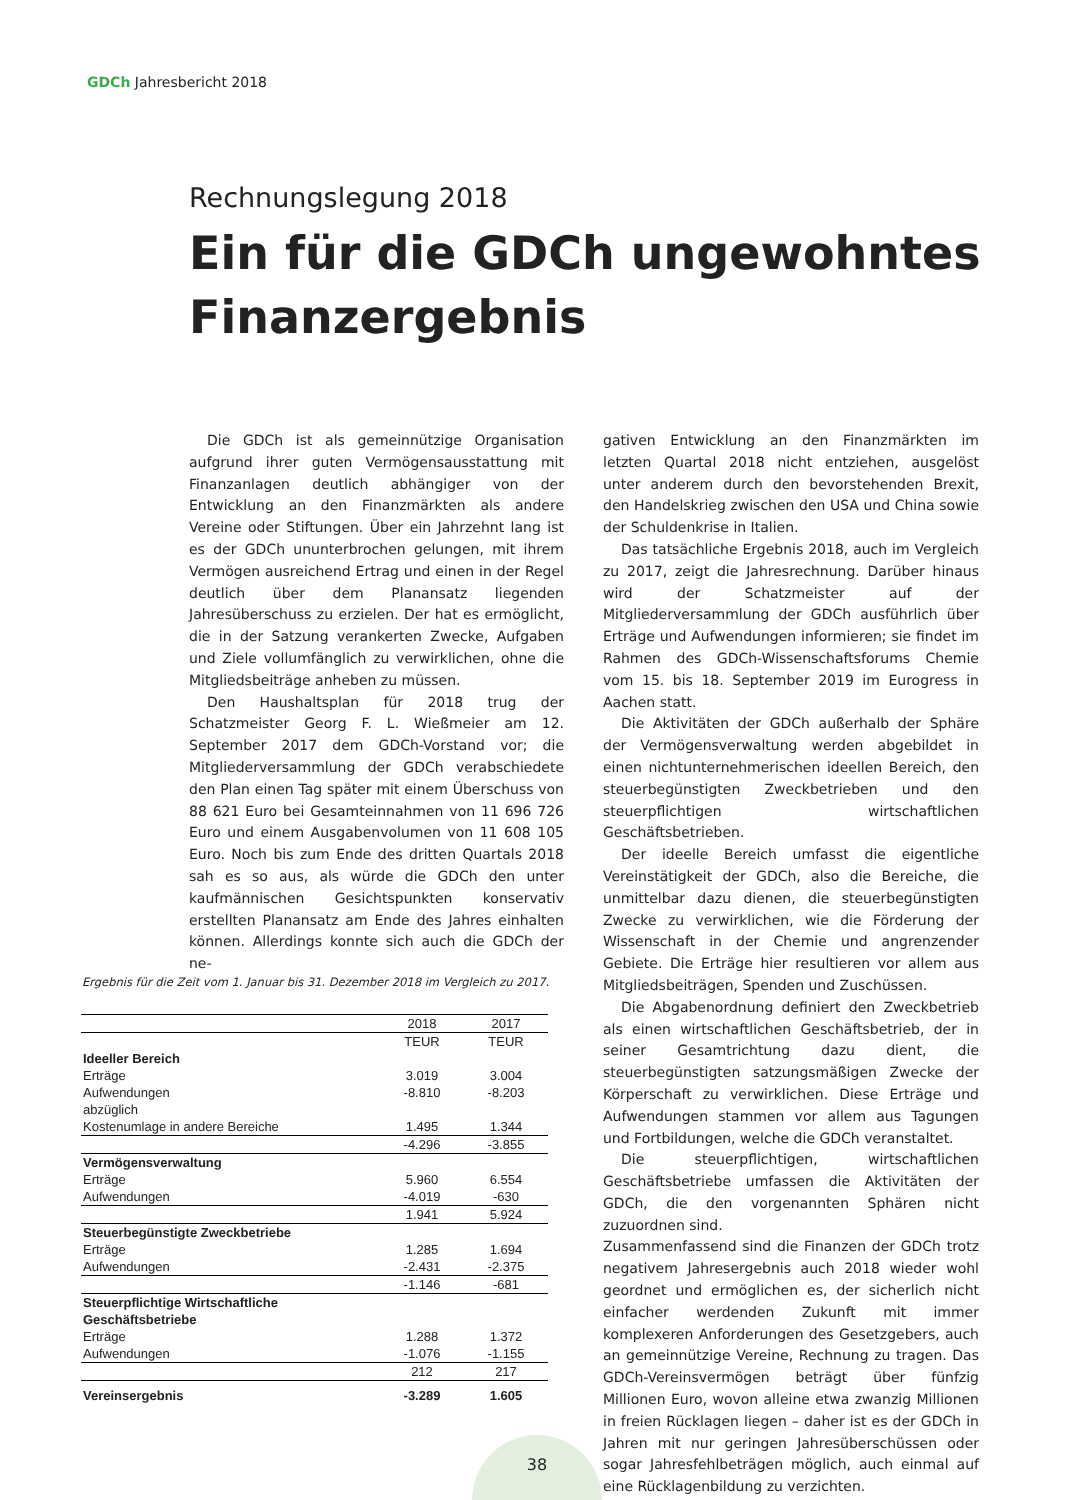GDCh Jahresbericht 2018
Rechnungslegung 2018
Ein für die GDCh ungewohntes Finanzergebnis
Die GDCh ist als gemeinnützige Organisation aufgrund ihrer guten Vermögensausstattung mit Finanzanlagen deutlich abhängiger von der Entwicklung an den Finanzmärkten als andere Vereine oder Stiftungen. Über ein Jahrzehnt lang ist es der GDCh ununterbrochen gelungen, mit ihrem Vermögen ausreichend Ertrag und einen in der Regel deutlich über dem Planansatz liegenden Jahresüberschuss zu erzielen. Der hat es ermöglicht, die in der Satzung verankerten Zwecke, Aufgaben und Ziele vollumfänglich zu verwirklichen, ohne die Mitgliedsbeiträge anheben zu müssen.
Den Haushaltsplan für 2018 trug der Schatzmeister Georg F. L. Wießmeier am 12. September 2017 dem GDCh-Vorstand vor; die Mitgliederversammlung der GDCh verabschiedete den Plan einen Tag später mit einem Überschuss von 88 621 Euro bei Gesamteinnahmen von 11 696 726 Euro und einem Ausgabenvolumen von 11 608 105 Euro. Noch bis zum Ende des dritten Quartals 2018 sah es so aus, als würde die GDCh den unter kaufmännischen Gesichtspunkten konservativ erstellten Planansatz am Ende des Jahres einhalten können. Allerdings konnte sich auch die GDCh der ne-
gativen Entwicklung an den Finanzmärkten im letzten Quartal 2018 nicht entziehen, ausgelöst unter anderem durch den bevorstehenden Brexit, den Handelskrieg zwischen den USA und China sowie der Schuldenkrise in Italien.
Das tatsächliche Ergebnis 2018, auch im Vergleich zu 2017, zeigt die Jahresrechnung. Darüber hinaus wird der Schatzmeister auf der Mitgliederversammlung der GDCh ausführlich über Erträge und Aufwendungen informieren; sie findet im Rahmen des GDCh-Wissenschaftsforums Chemie vom 15. bis 18. September 2019 im Eurogress in Aachen statt.
Die Aktivitäten der GDCh außerhalb der Sphäre der Vermögensverwaltung werden abgebildet in einen nichtunternehmerischen ideellen Bereich, den steuerbegünstigten Zweckbetrieben und den steuerpflichtigen wirtschaftlichen Geschäftsbetrieben.
Der ideelle Bereich umfasst die eigentliche Vereinstätigkeit der GDCh, also die Bereiche, die unmittelbar dazu dienen, die steuerbegünstigten Zwecke zu verwirklichen, wie die Förderung der Wissenschaft in der Chemie und angrenzender Gebiete. Die Erträge hier resultieren vor allem aus Mitgliedsbeiträgen, Spenden und Zuschüssen.
Die Abgabenordnung definiert den Zweckbetrieb als einen wirtschaftlichen Geschäftsbetrieb, der in seiner Gesamtrichtung dazu dient, die steuerbegünstigten satzungsmäßigen Zwecke der Körperschaft zu verwirklichen. Diese Erträge und Aufwendungen stammen vor allem aus Tagungen und Fortbildungen, welche die GDCh veranstaltet.
Die steuerpflichtigen, wirtschaftlichen Geschäftsbetriebe umfassen die Aktivitäten der GDCh, die den vorgenannten Sphären nicht zuzuordnen sind.
Zusammenfassend sind die Finanzen der GDCh trotz negativem Jahresergebnis auch 2018 wieder wohl geordnet und ermöglichen es, der sicherlich nicht einfacher werdenden Zukunft mit immer komplexeren Anforderungen des Gesetzgebers, auch an gemeinnützige Vereine, Rechnung zu tragen. Das GDCh-Vereinsvermögen beträgt über fünfzig Millionen Euro, wovon alleine etwa zwanzig Millionen in freien Rücklagen liegen – daher ist es der GDCh in Jahren mit nur geringen Jahresüberschüssen oder sogar Jahresfehlbeträgen möglich, auch einmal auf eine Rücklagenbildung zu verzichten.
Ergebnis für die Zeit vom 1. Januar bis 31. Dezember 2018 im Vergleich zu 2017.
| | 2018 | 2017 |
| --- | --- | --- |
| | TEUR | TEUR |
| Ideeller Bereich | | |
| Erträge | 3.019 | 3.004 |
| Aufwendungen | -8.810 | -8.203 |
| abzüglich | | |
| Kostenumlage in andere Bereiche | 1.495 | 1.344 |
| | -4.296 | -3.855 |
| Vermögensverwaltung | | |
| Erträge | 5.960 | 6.554 |
| Aufwendungen | -4.019 | -630 |
| | 1.941 | 5.924 |
| Steuerbegünstigte Zweckbetriebe | | |
| Erträge | 1.285 | 1.694 |
| Aufwendungen | -2.431 | -2.375 |
| | -1.146 | -681 |
| Steuerpflichtige Wirtschaftliche Geschäftsbetriebe | | |
| Erträge | 1.288 | 1.372 |
| Aufwendungen | -1.076 | -1.155 |
| | 212 | 217 |
| Vereinsergebnis | -3.289 | 1.605 |
38